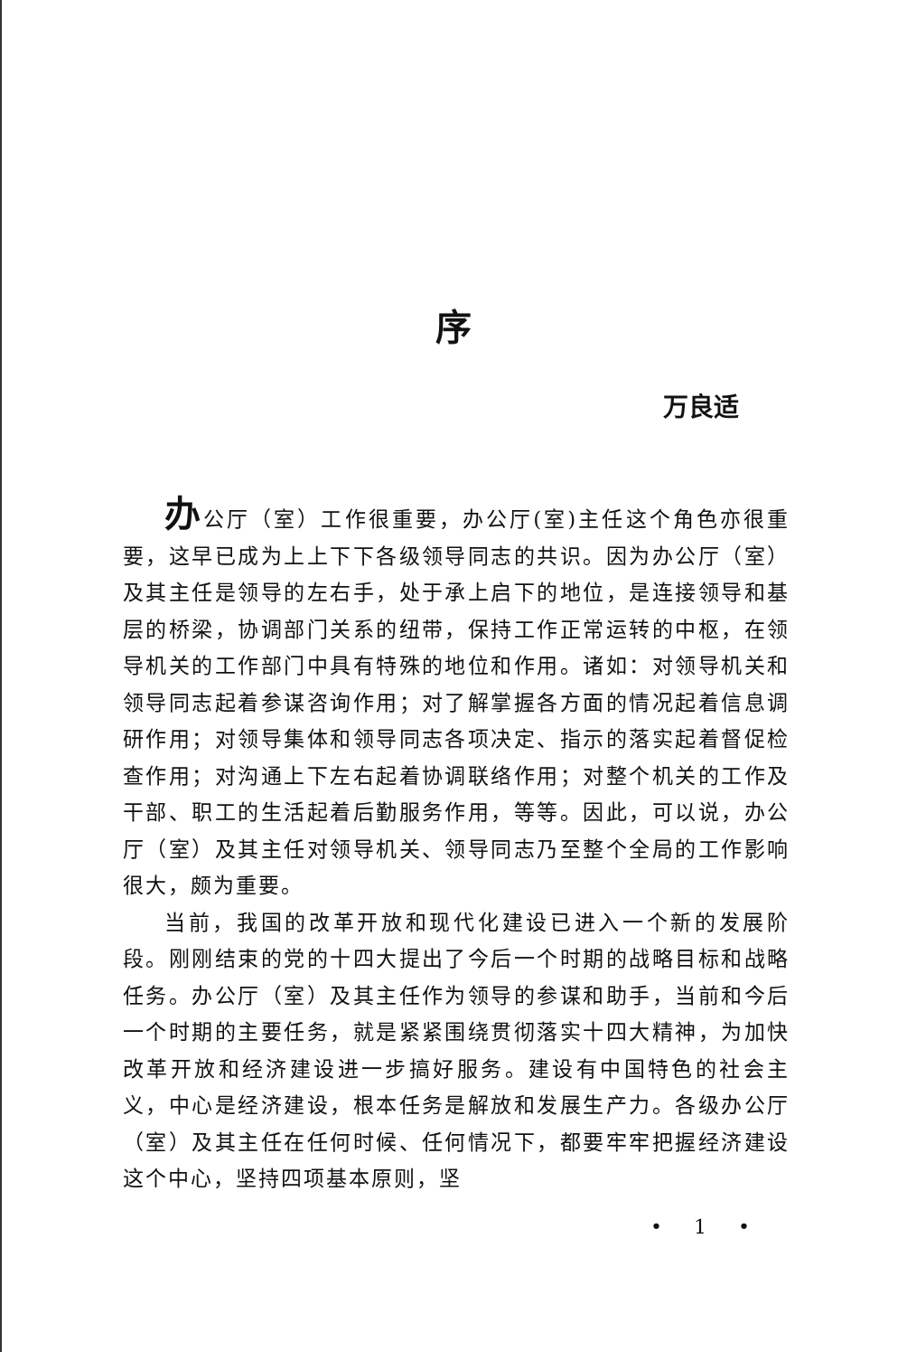序
万良适
办公厅（室）工作很重要，办公厅(室)主任这个角色亦很重要，这早已成为上上下下各级领导同志的共识。因为办公厅（室）及其主任是领导的左右手，处于承上启下的地位，是连接领导和基层的桥梁，协调部门关系的纽带，保持工作正常运转的中枢，在领导机关的工作部门中具有特殊的地位和作用。诸如：对领导机关和领导同志起着参谋咨询作用；对了解掌握各方面的情况起着信息调研作用；对领导集体和领导同志各项决定、指示的落实起着督促检查作用；对沟通上下左右起着协调联络作用；对整个机关的工作及干部、职工的生活起着后勤服务作用，等等。因此，可以说，办公厅（室）及其主任对领导机关、领导同志乃至整个全局的工作影响很大，颇为重要。
当前，我国的改革开放和现代化建设已进入一个新的发展阶段。刚刚结束的党的十四大提出了今后一个时期的战略目标和战略任务。办公厅（室）及其主任作为领导的参谋和助手，当前和今后一个时期的主要任务，就是紧紧围绕贯彻落实十四大精神，为加快改革开放和经济建设进一步搞好服务。建设有中国特色的社会主义，中心是经济建设，根本任务是解放和发展生产力。各级办公厅（室）及其主任在任何时候、任何情况下，都要牢牢把握经济建设这个中心，坚持四项基本原则，坚
• 1 •